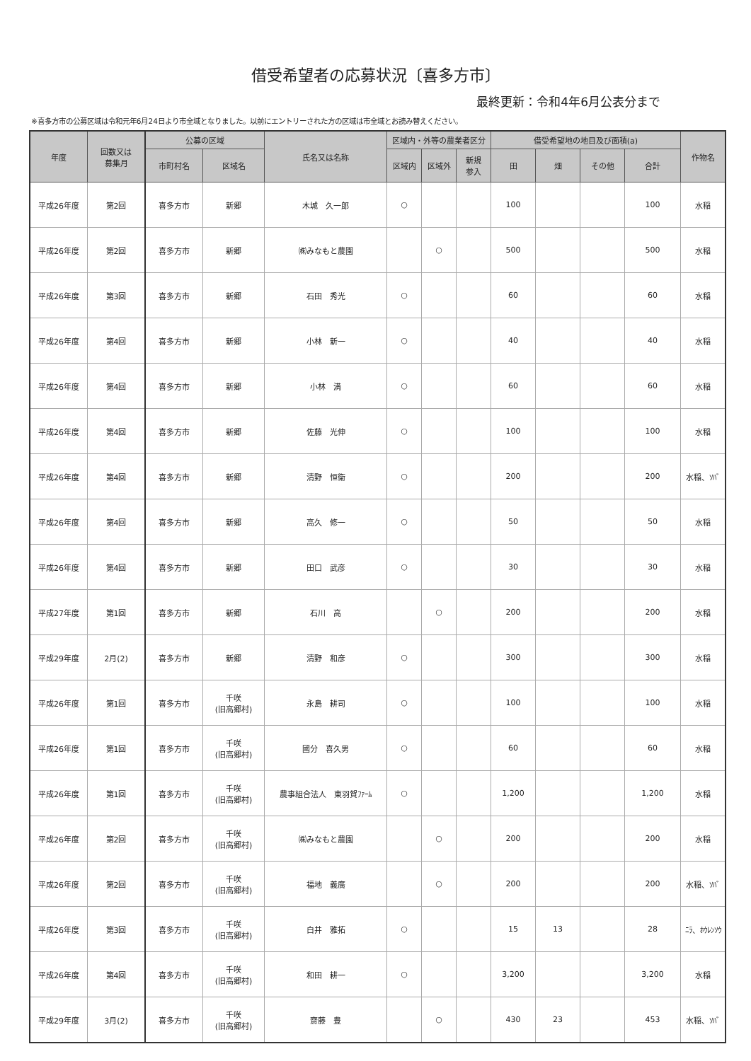借受希望者の応募状況〔喜多方市〕
最終更新：令和4年6月公表分まで
※喜多方市の公募区域は令和元年6月24日より市全域となりました。以前にエントリーされた方の区域は市全域とお読み替えください。
| 年度 | 回数又は 募集月 | 公募の区域 | | 氏名又は名称 | 区域内・外等の農業者区分 | | | 借受希望地の地目及び面積(a) | | | | 作物名 |
| --- | --- | --- | --- | --- | --- | --- | --- | --- | --- | --- | --- | --- |
| | | 市町村名 | 区域名 | | 区域内 | 区域外 | 新規 参入 | 田 | 畑 | その他 | 合計 | |
| 平成26年度 | 第2回 | 喜多方市 | 新郷 | 木城 久一郎 | ○ | | | 100 | | | 100 | 水稲 |
| 平成26年度 | 第2回 | 喜多方市 | 新郷 | ㈱みなもと農園 | | ○ | | 500 | | | 500 | 水稲 |
| 平成26年度 | 第3回 | 喜多方市 | 新郷 | 石田 秀光 | ○ | | | 60 | | | 60 | 水稲 |
| 平成26年度 | 第4回 | 喜多方市 | 新郷 | 小林 新一 | ○ | | | 40 | | | 40 | 水稲 |
| 平成26年度 | 第4回 | 喜多方市 | 新郷 | 小林 満 | ○ | | | 60 | | | 60 | 水稲 |
| 平成26年度 | 第4回 | 喜多方市 | 新郷 | 佐藤 光伸 | ○ | | | 100 | | | 100 | 水稲 |
| 平成26年度 | 第4回 | 喜多方市 | 新郷 | 清野 恒衛 | ○ | | | 200 | | | 200 | 水稲、ｿﾊﾞ |
| 平成26年度 | 第4回 | 喜多方市 | 新郷 | 高久 修一 | ○ | | | 50 | | | 50 | 水稲 |
| 平成26年度 | 第4回 | 喜多方市 | 新郷 | 田口 武彦 | ○ | | | 30 | | | 30 | 水稲 |
| 平成27年度 | 第1回 | 喜多方市 | 新郷 | 石川 高 | | ○ | | 200 | | | 200 | 水稲 |
| 平成29年度 | 2月(2) | 喜多方市 | 新郷 | 清野 和彦 | ○ | | | 300 | | | 300 | 水稲 |
| 平成26年度 | 第1回 | 喜多方市 | 千咲 (旧高郷村) | 永島 耕司 | ○ | | | 100 | | | 100 | 水稲 |
| 平成26年度 | 第1回 | 喜多方市 | 千咲 (旧高郷村) | 國分 喜久男 | ○ | | | 60 | | | 60 | 水稲 |
| 平成26年度 | 第1回 | 喜多方市 | 千咲 (旧高郷村) | 農事組合法人 東羽賀ﾌｧｰﾑ | ○ | | | 1,200 | | | 1,200 | 水稲 |
| 平成26年度 | 第2回 | 喜多方市 | 千咲 (旧高郷村) | ㈱みなもと農園 | | ○ | | 200 | | | 200 | 水稲 |
| 平成26年度 | 第2回 | 喜多方市 | 千咲 (旧高郷村) | 福地 義廣 | | ○ | | 200 | | | 200 | 水稲、ｿﾊﾞ |
| 平成26年度 | 第3回 | 喜多方市 | 千咲 (旧高郷村) | 白井 雅拓 | ○ | | | 15 | 13 | | 28 | ﾆﾗ、ﾎｳﾚﾝｿｳ |
| 平成26年度 | 第4回 | 喜多方市 | 千咲 (旧高郷村) | 和田 耕一 | ○ | | | 3,200 | | | 3,200 | 水稲 |
| 平成29年度 | 3月(2) | 喜多方市 | 千咲 (旧高郷村) | 齋藤 豊 | | ○ | | 430 | 23 | | 453 | 水稲、ｿﾊﾞ |